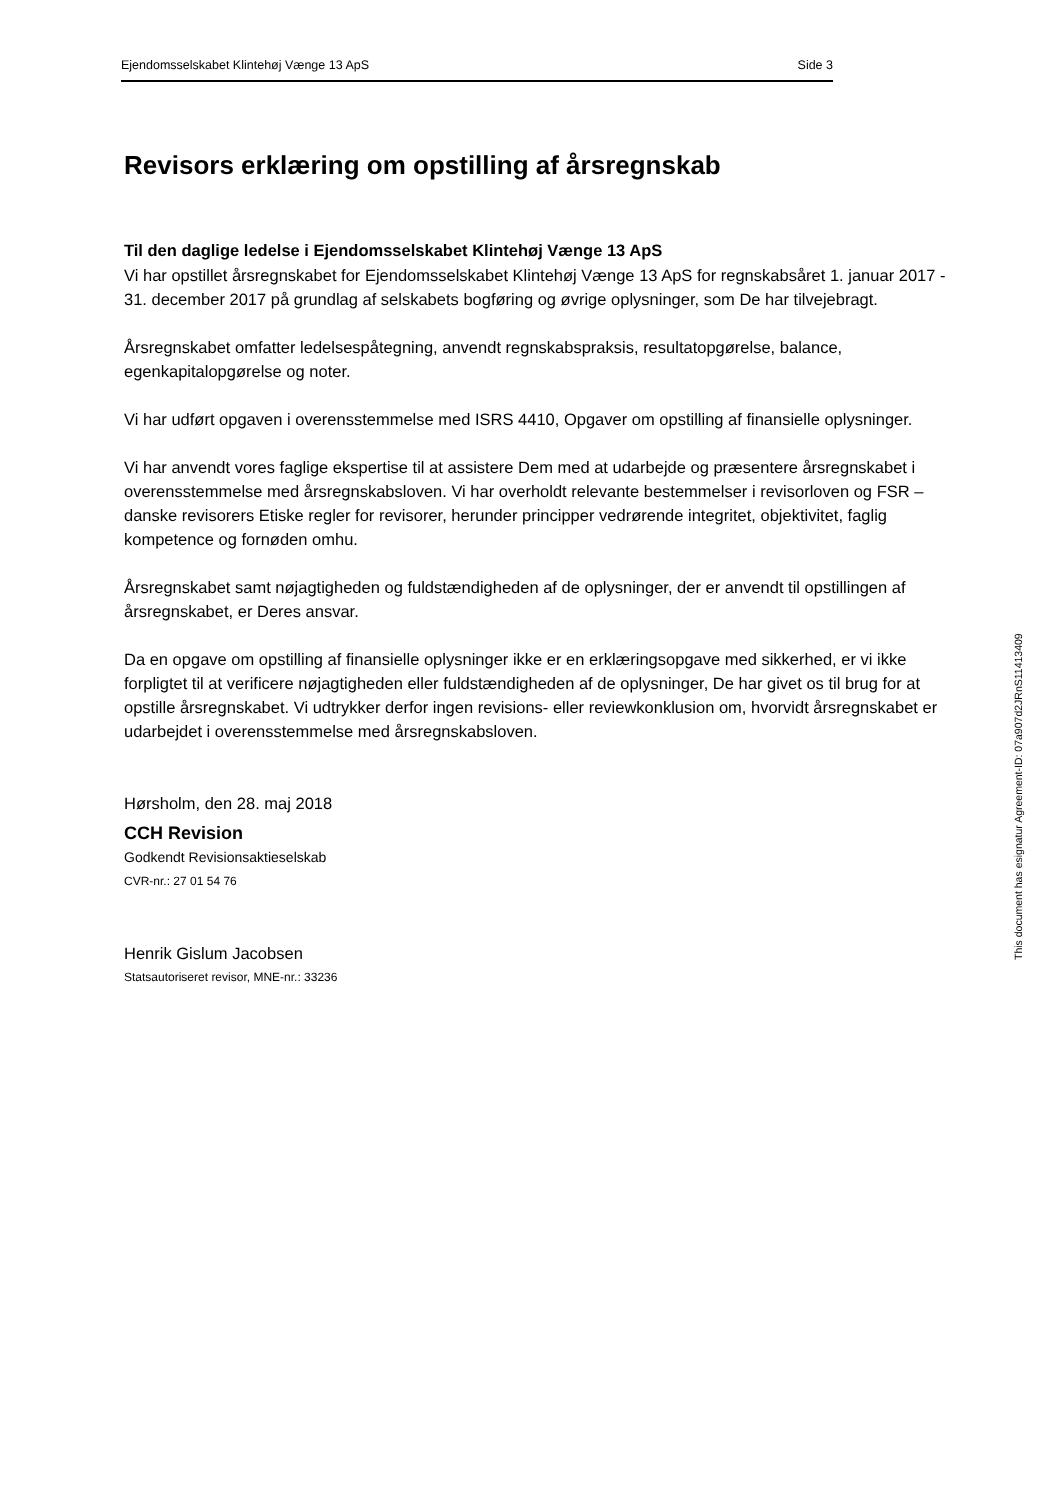Ejendomsselskabet Klintehøj Vænge 13 ApS Side 3
Revisors erklæring om opstilling af årsregnskab
Til den daglige ledelse i Ejendomsselskabet Klintehøj Vænge 13 ApS
Vi har opstillet årsregnskabet for Ejendomsselskabet Klintehøj Vænge 13 ApS for regnskabsåret 1. januar 2017 - 31. december 2017 på grundlag af selskabets bogføring og øvrige oplysninger, som De har tilvejebragt.
Årsregnskabet omfatter ledelsespåtegning, anvendt regnskabspraksis, resultatopgørelse, balance, egenkapitalopgørelse og noter.
Vi har udført opgaven i overensstemmelse med ISRS 4410, Opgaver om opstilling af finansielle oplysninger.
Vi har anvendt vores faglige ekspertise til at assistere Dem med at udarbejde og præsentere årsregnskabet i overensstemmelse med årsregnskabsloven. Vi har overholdt relevante bestemmelser i revisorloven og FSR – danske revisorers Etiske regler for revisorer, herunder principper vedrørende integritet, objektivitet, faglig kompetence og fornøden omhu.
Årsregnskabet samt nøjagtigheden og fuldstændigheden af de oplysninger, der er anvendt til opstillingen af årsregnskabet, er Deres ansvar.
Da en opgave om opstilling af finansielle oplysninger ikke er en erklæringsopgave med sikkerhed, er vi ikke forpligtet til at verificere nøjagtigheden eller fuldstændigheden af de oplysninger, De har givet os til brug for at opstille årsregnskabet. Vi udtrykker derfor ingen revisions- eller reviewkonklusion om, hvorvidt årsregnskabet er udarbejdet i overensstemmelse med årsregnskabsloven.
Hørsholm, den 28. maj 2018
CCH Revision
Godkendt Revisionsaktieselskab
CVR-nr.: 27 01 54 76
Henrik Gislum Jacobsen
Statsautoriseret revisor, MNE-nr.: 33236
This document has esignatur Agreement-ID: 07a907d2JRnS11413409